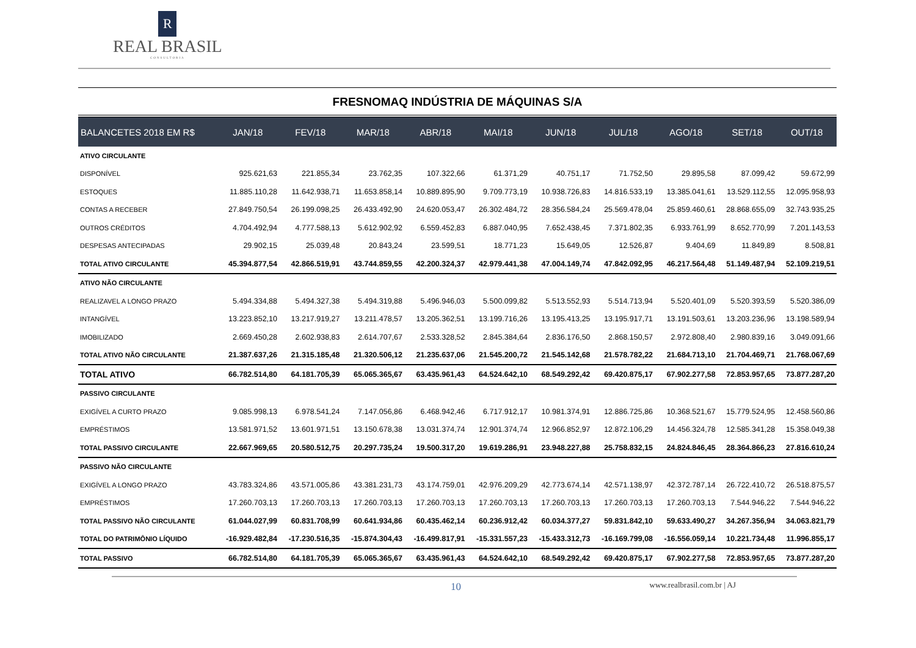R
REAL BRASIL
CONSULTORIA
FRESNOMAQ INDÚSTRIA DE MÁQUINAS S/A
| BALANCETES 2018 EM R$ | JAN/18 | FEV/18 | MAR/18 | ABR/18 | MAI/18 | JUN/18 | JUL/18 | AGO/18 | SET/18 | OUT/18 |
| --- | --- | --- | --- | --- | --- | --- | --- | --- | --- | --- |
| ATIVO CIRCULANTE | | | | | | | | | | |
| DISPONÍVEL | 925.621,63 | 221.855,34 | 23.762,35 | 107.322,66 | 61.371,29 | 40.751,17 | 71.752,50 | 29.895,58 | 87.099,42 | 59.672,99 |
| ESTOQUES | 11.885.110,28 | 11.642.938,71 | 11.653.858,14 | 10.889.895,90 | 9.709.773,19 | 10.938.726,83 | 14.816.533,19 | 13.385.041,61 | 13.529.112,55 | 12.095.958,93 |
| CONTAS A RECEBER | 27.849.750,54 | 26.199.098,25 | 26.433.492,90 | 24.620.053,47 | 26.302.484,72 | 28.356.584,24 | 25.569.478,04 | 25.859.460,61 | 28.868.655,09 | 32.743.935,25 |
| OUTROS CRÉDITOS | 4.704.492,94 | 4.777.588,13 | 5.612.902,92 | 6.559.452,83 | 6.887.040,95 | 7.652.438,45 | 7.371.802,35 | 6.933.761,99 | 8.652.770,99 | 7.201.143,53 |
| DESPESAS ANTECIPADAS | 29.902,15 | 25.039,48 | 20.843,24 | 23.599,51 | 18.771,23 | 15.649,05 | 12.526,87 | 9.404,69 | 11.849,89 | 8.508,81 |
| TOTAL ATIVO CIRCULANTE | 45.394.877,54 | 42.866.519,91 | 43.744.859,55 | 42.200.324,37 | 42.979.441,38 | 47.004.149,74 | 47.842.092,95 | 46.217.564,48 | 51.149.487,94 | 52.109.219,51 |
| ATIVO NÃO CIRCULANTE | | | | | | | | | | |
| REALIZAVEL A LONGO PRAZO | 5.494.334,88 | 5.494.327,38 | 5.494.319,88 | 5.496.946,03 | 5.500.099,82 | 5.513.552,93 | 5.514.713,94 | 5.520.401,09 | 5.520.393,59 | 5.520.386,09 |
| INTANGÍVEL | 13.223.852,10 | 13.217.919,27 | 13.211.478,57 | 13.205.362,51 | 13.199.716,26 | 13.195.413,25 | 13.195.917,71 | 13.191.503,61 | 13.203.236,96 | 13.198.589,94 |
| IMOBILIZADO | 2.669.450,28 | 2.602.938,83 | 2.614.707,67 | 2.533.328,52 | 2.845.384,64 | 2.836.176,50 | 2.868.150,57 | 2.972.808,40 | 2.980.839,16 | 3.049.091,66 |
| TOTAL ATIVO NÃO CIRCULANTE | 21.387.637,26 | 21.315.185,48 | 21.320.506,12 | 21.235.637,06 | 21.545.200,72 | 21.545.142,68 | 21.578.782,22 | 21.684.713,10 | 21.704.469,71 | 21.768.067,69 |
| TOTAL ATIVO | 66.782.514,80 | 64.181.705,39 | 65.065.365,67 | 63.435.961,43 | 64.524.642,10 | 68.549.292,42 | 69.420.875,17 | 67.902.277,58 | 72.853.957,65 | 73.877.287,20 |
| PASSIVO CIRCULANTE | | | | | | | | | | |
| EXIGÍVEL A CURTO PRAZO | 9.085.998,13 | 6.978.541,24 | 7.147.056,86 | 6.468.942,46 | 6.717.912,17 | 10.981.374,91 | 12.886.725,86 | 10.368.521,67 | 15.779.524,95 | 12.458.560,86 |
| EMPRÉSTIMOS | 13.581.971,52 | 13.601.971,51 | 13.150.678,38 | 13.031.374,74 | 12.901.374,74 | 12.966.852,97 | 12.872.106,29 | 14.456.324,78 | 12.585.341,28 | 15.358.049,38 |
| TOTAL PASSIVO CIRCULANTE | 22.667.969,65 | 20.580.512,75 | 20.297.735,24 | 19.500.317,20 | 19.619.286,91 | 23.948.227,88 | 25.758.832,15 | 24.824.846,45 | 28.364.866,23 | 27.816.610,24 |
| PASSIVO NÃO CIRCULANTE | | | | | | | | | | |
| EXIGÍVEL A LONGO PRAZO | 43.783.324,86 | 43.571.005,86 | 43.381.231,73 | 43.174.759,01 | 42.976.209,29 | 42.773.674,14 | 42.571.138,97 | 42.372.787,14 | 26.722.410,72 | 26.518.875,57 |
| EMPRÉSTIMOS | 17.260.703,13 | 17.260.703,13 | 17.260.703,13 | 17.260.703,13 | 17.260.703,13 | 17.260.703,13 | 17.260.703,13 | 17.260.703,13 | 7.544.946,22 | 7.544.946,22 |
| TOTAL PASSIVO NÃO CIRCULANTE | 61.044.027,99 | 60.831.708,99 | 60.641.934,86 | 60.435.462,14 | 60.236.912,42 | 60.034.377,27 | 59.831.842,10 | 59.633.490,27 | 34.267.356,94 | 34.063.821,79 |
| TOTAL DO PATRIMÔNIO LÍQUIDO | -16.929.482,84 | -17.230.516,35 | -15.874.304,43 | -16.499.817,91 | -15.331.557,23 | -15.433.312,73 | -16.169.799,08 | -16.556.059,14 | 10.221.734,48 | 11.996.855,17 |
| TOTAL PASSIVO | 66.782.514,80 | 64.181.705,39 | 65.065.365,67 | 63.435.961,43 | 64.524.642,10 | 68.549.292,42 | 69.420.875,17 | 67.902.277,58 | 72.853.957,65 | 73.877.287,20 |
10 www.realbrasil.com.br | AJ